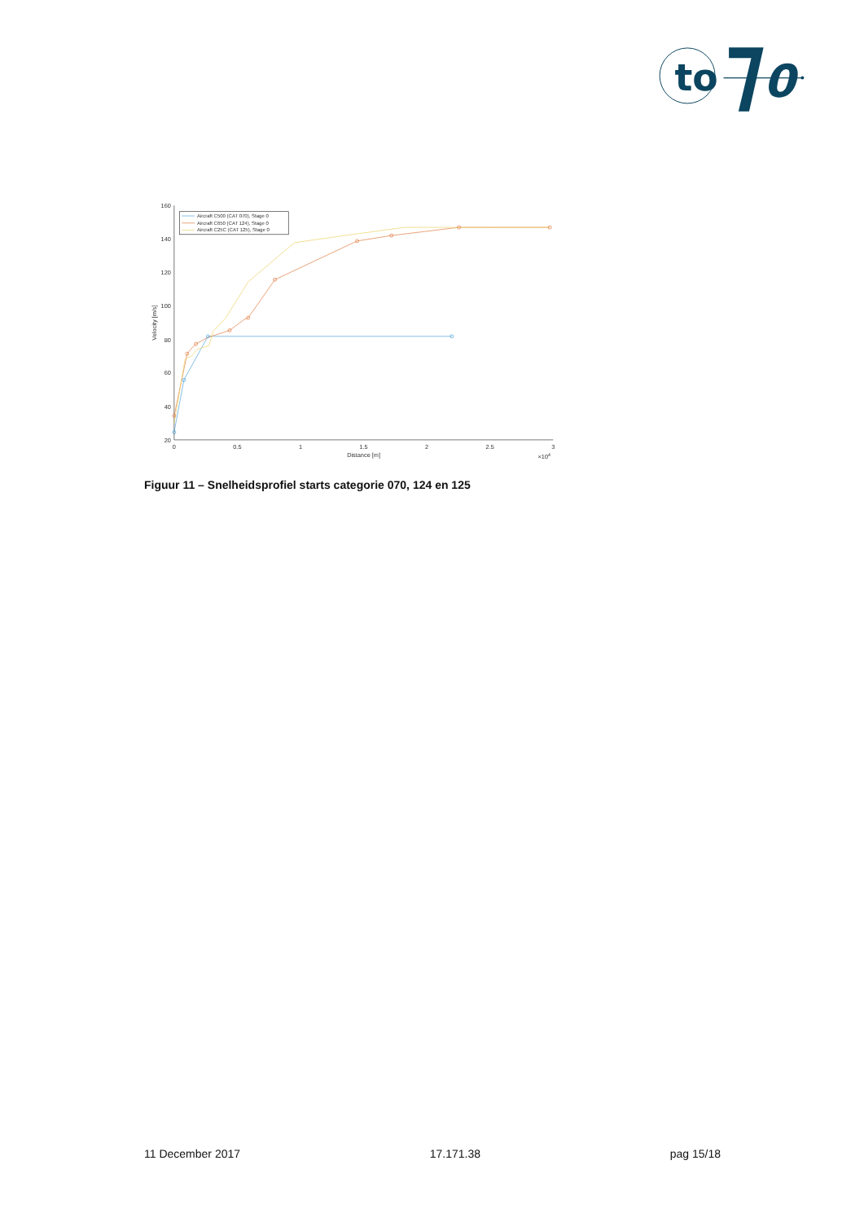to
0
160
140
120
100
80
60
40
20
0
0.5
1
1.5
2
2.5
3
Distance [m]
×104
Velocity [m/s]
Aircraft C500 (CAT 070), Stage 0
Aircraft C650 (CAT 124), Stage 0
Aircraft C25C (CAT 125), Stage 0
Figuur 11 – Snelheidsprofiel starts categorie 070, 124 en 125
11 December 2017 17.171.38 pag 15/18